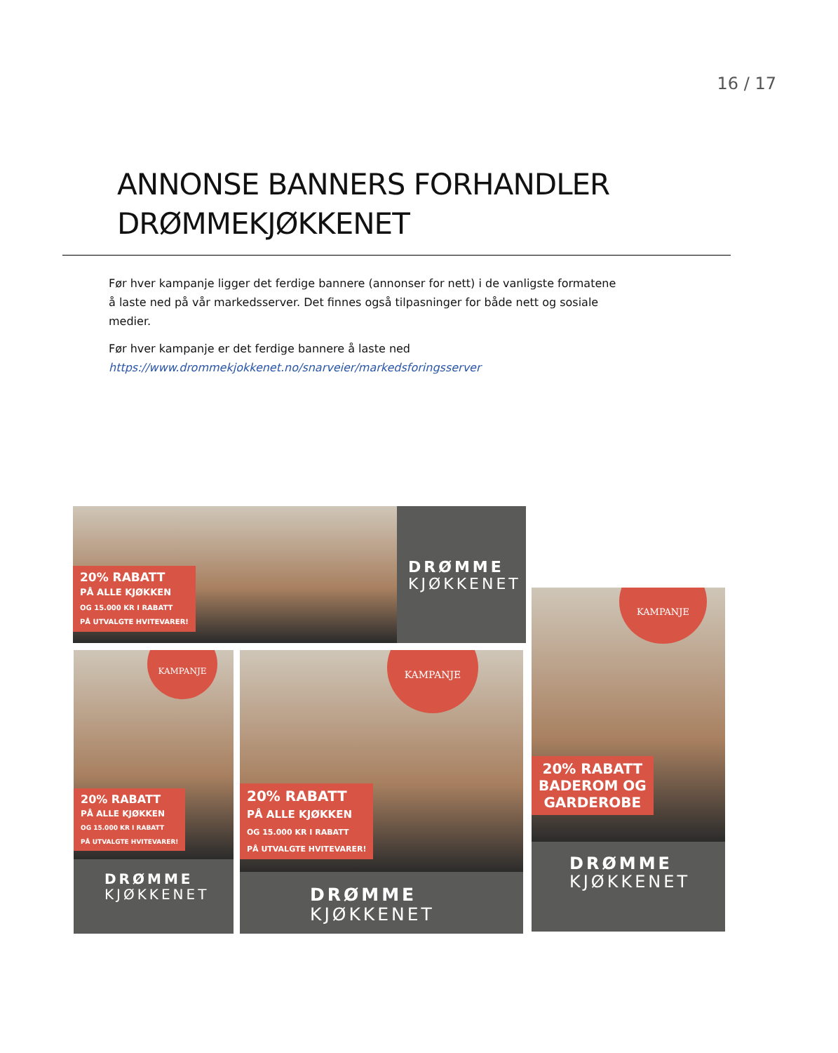16 / 17
ANNONSE BANNERS FORHANDLER
DRØMMEKJØKKENET
Før hver kampanje ligger det ferdige bannere (annonser for nett) i de vanligste formatene å laste ned på vår markedsserver. Det finnes også tilpasninger for både nett og sosiale medier.
Før hver kampanje er det ferdige bannere å laste ned
https://www.drommekjokkenet.no/snarveier/markedsforingsserver
20% RABATT
PÅ ALLE KJØKKEN
OG 15.000 KR I RABATT
PÅ UTVALGTE HVITEVARER!
DRØMME
KJØKKENET
KAMPANJE
20% RABATT
PÅ ALLE KJØKKEN
OG 15.000 KR I RABATT
PÅ UTVALGTE HVITEVARER!
DRØMME
KJØKKENET
KAMPANJE
20% RABATT
PÅ ALLE KJØKKEN
OG 15.000 KR I RABATT
PÅ UTVALGTE HVITEVARER!
DRØMME
KJØKKENET
KAMPANJE
20% RABATT
BADEROM OG
GARDEROBE
DRØMME
KJØKKENET